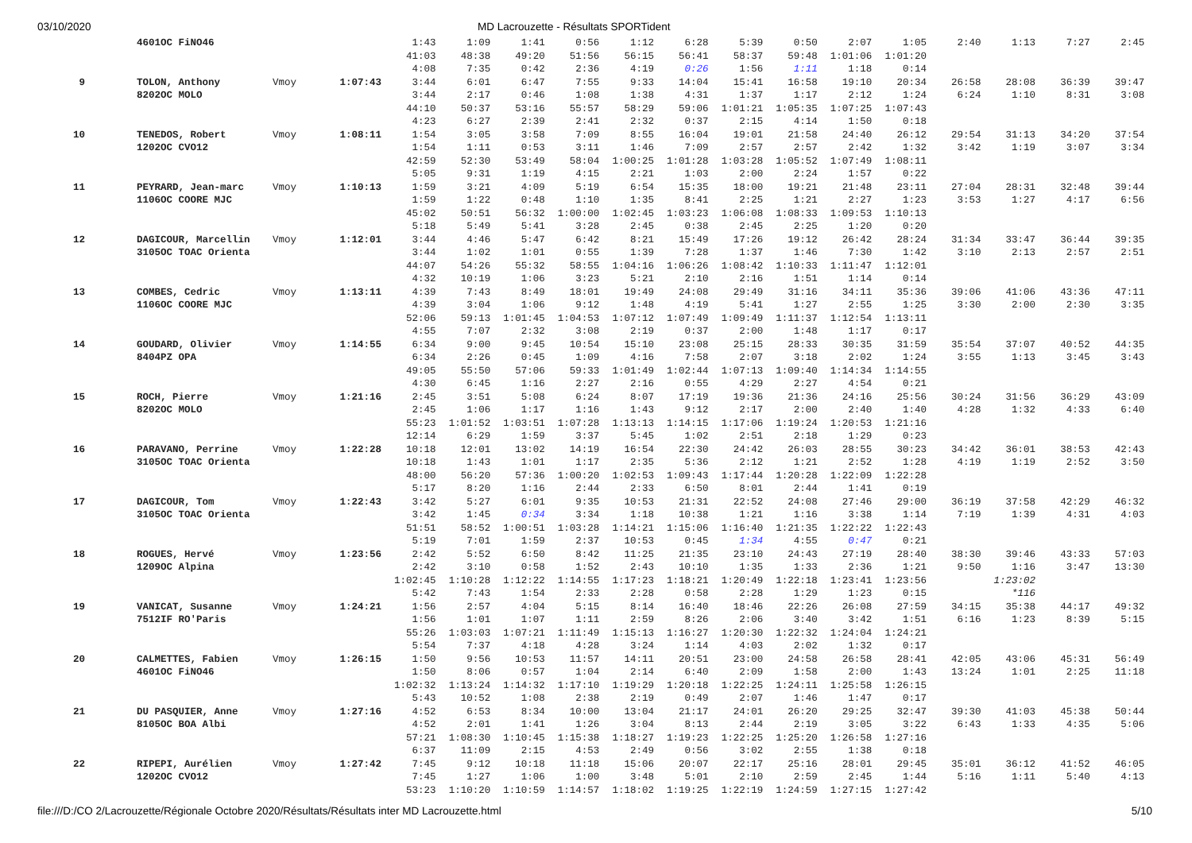03/10/2020 MD Lacrouzette - Résultats SPORTident
| | | 4601OC FiNO46 | | | 1:43 | 1:09 | 1:41 | 0:56 | 1:12 | 6:28 | 5:39 | 0:50 | 2:07 | 1:05 | 2:40 | 1:13 | 7:27 | 2:45 |
| | | | | | 41:03 | 48:38 | 49:20 | 51:56 | 56:15 | 56:41 | 58:37 | 59:48 | 1:01:06 | 1:01:20 | | | | |
| | | | | | 4:08 | 7:35 | 0:42 | 2:36 | 4:19 | 0:26 | 1:56 | 1:11 | 1:18 | 0:14 | | | | |
| 9 | | TOLON, Anthony | Vmoy | 1:07:43 | 3:44 | 6:01 | 6:47 | 7:55 | 9:33 | 14:04 | 15:41 | 16:58 | 19:10 | 20:34 | 26:58 | 28:08 | 36:39 | 39:47 |
| | | 8202OC MOLO | | | 3:44 | 2:17 | 0:46 | 1:08 | 1:38 | 4:31 | 1:37 | 1:17 | 2:12 | 1:24 | 6:24 | 1:10 | 8:31 | 3:08 |
| | | | | | 44:10 | 50:37 | 53:16 | 55:57 | 58:29 | 59:06 | 1:01:21 | 1:05:35 | 1:07:25 | 1:07:43 | | | | |
| | | | | | 4:23 | 6:27 | 2:39 | 2:41 | 2:32 | 0:37 | 2:15 | 4:14 | 1:50 | 0:18 | | | | |
| 10 | | TENEDOS, Robert | Vmoy | 1:08:11 | 1:54 | 3:05 | 3:58 | 7:09 | 8:55 | 16:04 | 19:01 | 21:58 | 24:40 | 26:12 | 29:54 | 31:13 | 34:20 | 37:54 |
| | | 1202OC CVO12 | | | 1:54 | 1:11 | 0:53 | 3:11 | 1:46 | 7:09 | 2:57 | 2:57 | 2:42 | 1:32 | 3:42 | 1:19 | 3:07 | 3:34 |
| | | | | | 42:59 | 52:30 | 53:49 | 58:04 | 1:00:25 | 1:01:28 | 1:03:28 | 1:05:52 | 1:07:49 | 1:08:11 | | | | |
| | | | | | 5:05 | 9:31 | 1:19 | 4:15 | 2:21 | 1:03 | 2:00 | 2:24 | 1:57 | 0:22 | | | | |
| 11 | | PEYRARD, Jean-marc | Vmoy | 1:10:13 | 1:59 | 3:21 | 4:09 | 5:19 | 6:54 | 15:35 | 18:00 | 19:21 | 21:48 | 23:11 | 27:04 | 28:31 | 32:48 | 39:44 |
| | | 1106OC COORE MJC | | | 1:59 | 1:22 | 0:48 | 1:10 | 1:35 | 8:41 | 2:25 | 1:21 | 2:27 | 1:23 | 3:53 | 1:27 | 4:17 | 6:56 |
| | | | | | 45:02 | 50:51 | 56:32 | 1:00:00 | 1:02:45 | 1:03:23 | 1:06:08 | 1:08:33 | 1:09:53 | 1:10:13 | | | | |
| | | | | | 5:18 | 5:49 | 5:41 | 3:28 | 2:45 | 0:38 | 2:45 | 2:25 | 1:20 | 0:20 | | | | |
| 12 | | DAGICOUR, Marcellin | Vmoy | 1:12:01 | 3:44 | 4:46 | 5:47 | 6:42 | 8:21 | 15:49 | 17:26 | 19:12 | 26:42 | 28:24 | 31:34 | 33:47 | 36:44 | 39:35 |
| | | 3105OC TOAC Orienta | | | 3:44 | 1:02 | 1:01 | 0:55 | 1:39 | 7:28 | 1:37 | 1:46 | 7:30 | 1:42 | 3:10 | 2:13 | 2:57 | 2:51 |
| | | | | | 44:07 | 54:26 | 55:32 | 58:55 | 1:04:16 | 1:06:26 | 1:08:42 | 1:10:33 | 1:11:47 | 1:12:01 | | | | |
| | | | | | 4:32 | 10:19 | 1:06 | 3:23 | 5:21 | 2:10 | 2:16 | 1:51 | 1:14 | 0:14 | | | | |
| 13 | | COMBES, Cedric | Vmoy | 1:13:11 | 4:39 | 7:43 | 8:49 | 18:01 | 19:49 | 24:08 | 29:49 | 31:16 | 34:11 | 35:36 | 39:06 | 41:06 | 43:36 | 47:11 |
| | | 1106OC COORE MJC | | | 4:39 | 3:04 | 1:06 | 9:12 | 1:48 | 4:19 | 5:41 | 1:27 | 2:55 | 1:25 | 3:30 | 2:00 | 2:30 | 3:35 |
| | | | | | 52:06 | 59:13 | 1:01:45 | 1:04:53 | 1:07:12 | 1:07:49 | 1:09:49 | 1:11:37 | 1:12:54 | 1:13:11 | | | | |
| | | | | | 4:55 | 7:07 | 2:32 | 3:08 | 2:19 | 0:37 | 2:00 | 1:48 | 1:17 | 0:17 | | | | |
| 14 | | GOUDARD, Olivier | Vmoy | 1:14:55 | 6:34 | 9:00 | 9:45 | 10:54 | 15:10 | 23:08 | 25:15 | 28:33 | 30:35 | 31:59 | 35:54 | 37:07 | 40:52 | 44:35 |
| | | 8404PZ OPA | | | 6:34 | 2:26 | 0:45 | 1:09 | 4:16 | 7:58 | 2:07 | 3:18 | 2:02 | 1:24 | 3:55 | 1:13 | 3:45 | 3:43 |
| | | | | | 49:05 | 55:50 | 57:06 | 59:33 | 1:01:49 | 1:02:44 | 1:07:13 | 1:09:40 | 1:14:34 | 1:14:55 | | | | |
| | | | | | 4:30 | 6:45 | 1:16 | 2:27 | 2:16 | 0:55 | 4:29 | 2:27 | 4:54 | 0:21 | | | | |
| 15 | | ROCH, Pierre | Vmoy | 1:21:16 | 2:45 | 3:51 | 5:08 | 6:24 | 8:07 | 17:19 | 19:36 | 21:36 | 24:16 | 25:56 | 30:24 | 31:56 | 36:29 | 43:09 |
| | | 8202OC MOLO | | | 2:45 | 1:06 | 1:17 | 1:16 | 1:43 | 9:12 | 2:17 | 2:00 | 2:40 | 1:40 | 4:28 | 1:32 | 4:33 | 6:40 |
| | | | | | 55:23 | 1:01:52 | 1:03:51 | 1:07:28 | 1:13:13 | 1:14:15 | 1:17:06 | 1:19:24 | 1:20:53 | 1:21:16 | | | | |
| | | | | | 12:14 | 6:29 | 1:59 | 3:37 | 5:45 | 1:02 | 2:51 | 2:18 | 1:29 | 0:23 | | | | |
| 16 | | PARAVANO, Perrine | Vmoy | 1:22:28 | 10:18 | 12:01 | 13:02 | 14:19 | 16:54 | 22:30 | 24:42 | 26:03 | 28:55 | 30:23 | 34:42 | 36:01 | 38:53 | 42:43 |
| | | 3105OC TOAC Orienta | | | 10:18 | 1:43 | 1:01 | 1:17 | 2:35 | 5:36 | 2:12 | 1:21 | 2:52 | 1:28 | 4:19 | 1:19 | 2:52 | 3:50 |
| | | | | | 48:00 | 56:20 | 57:36 | 1:00:20 | 1:02:53 | 1:09:43 | 1:17:44 | 1:20:28 | 1:22:09 | 1:22:28 | | | | |
| | | | | | 5:17 | 8:20 | 1:16 | 2:44 | 2:33 | 6:50 | 8:01 | 2:44 | 1:41 | 0:19 | | | | |
| 17 | | DAGICOUR, Tom | Vmoy | 1:22:43 | 3:42 | 5:27 | 6:01 | 9:35 | 10:53 | 21:31 | 22:52 | 24:08 | 27:46 | 29:00 | 36:19 | 37:58 | 42:29 | 46:32 |
| | | 3105OC TOAC Orienta | | | 3:42 | 1:45 | 0:34 | 3:34 | 1:18 | 10:38 | 1:21 | 1:16 | 3:38 | 1:14 | 7:19 | 1:39 | 4:31 | 4:03 |
| | | | | | 51:51 | 58:52 | 1:00:51 | 1:03:28 | 1:14:21 | 1:15:06 | 1:16:40 | 1:21:35 | 1:22:22 | 1:22:43 | | | | |
| | | | | | 5:19 | 7:01 | 1:59 | 2:37 | 10:53 | 0:45 | 1:34 | 4:55 | 0:47 | 0:21 | | | | |
| 18 | | ROGUES, Hervé | Vmoy | 1:23:56 | 2:42 | 5:52 | 6:50 | 8:42 | 11:25 | 21:35 | 23:10 | 24:43 | 27:19 | 28:40 | 38:30 | 39:46 | 43:33 | 57:03 |
| | | 1209OC Alpina | | | 2:42 | 3:10 | 0:58 | 1:52 | 2:43 | 10:10 | 1:35 | 1:33 | 2:36 | 1:21 | 9:50 | 1:16 | 3:47 | 13:30 |
| | | | | | 1:02:45 | 1:10:28 | 1:12:22 | 1:14:55 | 1:17:23 | 1:18:21 | 1:20:49 | 1:22:18 | 1:23:41 | 1:23:56 | | 1:23:02 | | |
| | | | | | 5:42 | 7:43 | 1:54 | 2:33 | 2:28 | 0:58 | 2:28 | 1:29 | 1:23 | 0:15 | | *116 | | |
| 19 | | VANICAT, Susanne | Vmoy | 1:24:21 | 1:56 | 2:57 | 4:04 | 5:15 | 8:14 | 16:40 | 18:46 | 22:26 | 26:08 | 27:59 | 34:15 | 35:38 | 44:17 | 49:32 |
| | | 7512IF RO'Paris | | | 1:56 | 1:01 | 1:07 | 1:11 | 2:59 | 8:26 | 2:06 | 3:40 | 3:42 | 1:51 | 6:16 | 1:23 | 8:39 | 5:15 |
| | | | | | 55:26 | 1:03:03 | 1:07:21 | 1:11:49 | 1:15:13 | 1:16:27 | 1:20:30 | 1:22:32 | 1:24:04 | 1:24:21 | | | | |
| | | | | | 5:54 | 7:37 | 4:18 | 4:28 | 3:24 | 1:14 | 4:03 | 2:02 | 1:32 | 0:17 | | | | |
| 20 | | CALMETTES, Fabien | Vmoy | 1:26:15 | 1:50 | 9:56 | 10:53 | 11:57 | 14:11 | 20:51 | 23:00 | 24:58 | 26:58 | 28:41 | 42:05 | 43:06 | 45:31 | 56:49 |
| | | 4601OC FiNO46 | | | 1:50 | 8:06 | 0:57 | 1:04 | 2:14 | 6:40 | 2:09 | 1:58 | 2:00 | 1:43 | 13:24 | 1:01 | 2:25 | 11:18 |
| | | | | | 1:02:32 | 1:13:24 | 1:14:32 | 1:17:10 | 1:19:29 | 1:20:18 | 1:22:25 | 1:24:11 | 1:25:58 | 1:26:15 | | | | |
| | | | | | 5:43 | 10:52 | 1:08 | 2:38 | 2:19 | 0:49 | 2:07 | 1:46 | 1:47 | 0:17 | | | | |
| 21 | | DU PASQUIER, Anne | Vmoy | 1:27:16 | 4:52 | 6:53 | 8:34 | 10:00 | 13:04 | 21:17 | 24:01 | 26:20 | 29:25 | 32:47 | 39:30 | 41:03 | 45:38 | 50:44 |
| | | 8105OC BOA Albi | | | 4:52 | 2:01 | 1:41 | 1:26 | 3:04 | 8:13 | 2:44 | 2:19 | 3:05 | 3:22 | 6:43 | 1:33 | 4:35 | 5:06 |
| | | | | | 57:21 | 1:08:30 | 1:10:45 | 1:15:38 | 1:18:27 | 1:19:23 | 1:22:25 | 1:25:20 | 1:26:58 | 1:27:16 | | | | |
| | | | | | 6:37 | 11:09 | 2:15 | 4:53 | 2:49 | 0:56 | 3:02 | 2:55 | 1:38 | 0:18 | | | | |
| 22 | | RIPEPI, Aurélien | Vmoy | 1:27:42 | 7:45 | 9:12 | 10:18 | 11:18 | 15:06 | 20:07 | 22:17 | 25:16 | 28:01 | 29:45 | 35:01 | 36:12 | 41:52 | 46:05 |
| | | 1202OC CVO12 | | | 7:45 | 1:27 | 1:06 | 1:00 | 3:48 | 5:01 | 2:10 | 2:59 | 2:45 | 1:44 | 5:16 | 1:11 | 5:40 | 4:13 |
| | | | | | 53:23 | 1:10:20 | 1:10:59 | 1:14:57 | 1:18:02 | 1:19:25 | 1:22:19 | 1:24:59 | 1:27:15 | 1:27:42 | | | | |
file:///D:/CO 2/Lacrouzette/Régionale Octobre 2020/Résultats/Résultats inter MD Lacrouzette.html 5/10